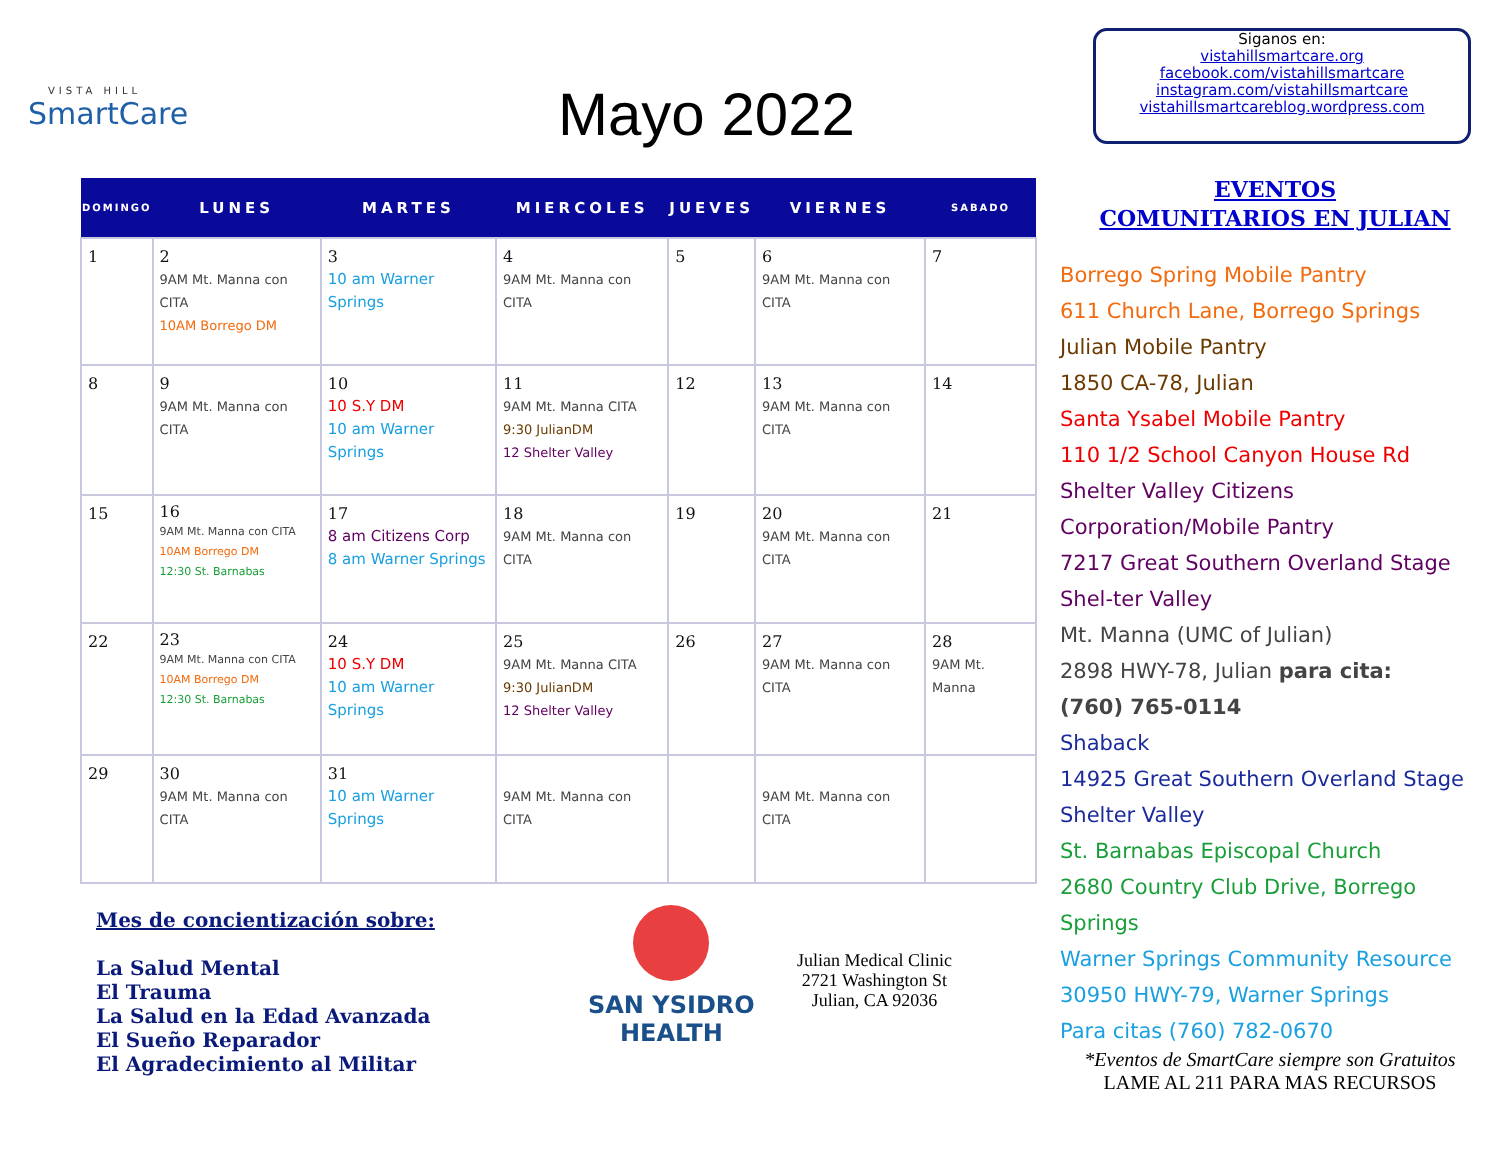VISTA HILL
SmartCare
Mayo 2022
Siganos en:
vistahillsmartcare.org
facebook.com/vistahillsmartcare
instagram.com/vistahillsmartcare
vistahillsmartcareblog.wordpress.com
| DOMINGO | LUNES | MARTES | MIERCOLES | JUEVES | VIERNES | SABADO |
| --- | --- | --- | --- | --- | --- | --- |
| 1 | 2 9AM Mt. Manna con CITA 10AM Borrego DM | 3 10 am Warner Springs | 4 9AM Mt. Manna con CITA | 5 | 6 9AM Mt. Manna con CITA | 7 |
| 8 | 9 9AM Mt. Manna con CITA | 10 10 S.Y DM 10 am Warner Springs | 11 9AM Mt. Manna CITA 9:30 JulianDM 12 Shelter Valley | 12 | 13 9AM Mt. Manna con CITA | 14 |
| 15 | 16 9AM Mt. Manna con CITA 10AM Borrego DM 12:30 St. Barnabas | 17 8 am Citizens Corp 8 am Warner Springs | 18 9AM Mt. Manna con CITA | 19 | 20 9AM Mt. Manna con CITA | 21 |
| 22 | 23 9AM Mt. Manna con CITA 10AM Borrego DM 12:30 St. Barnabas | 24 10 S.Y DM 10 am Warner Springs | 25 9AM Mt. Manna CITA 9:30 JulianDM 12 Shelter Valley | 26 | 27 9AM Mt. Manna con CITA | 28 9AM Mt. Manna |
| 29 | 30 9AM Mt. Manna con CITA | 31 10 am Warner Springs | 9AM Mt. Manna con CITA | | 9AM Mt. Manna con CITA | |
EVENTOS
COMUNITARIOS EN JULIAN
Borrego Spring Mobile Pantry
611 Church Lane, Borrego Springs
Julian Mobile Pantry
1850 CA-78, Julian
Santa Ysabel Mobile Pantry
110 1/2 School Canyon House Rd
Shelter Valley Citizens Corporation/Mobile Pantry
7217 Great Southern Overland Stage Shel-ter Valley
Mt. Manna (UMC of Julian)
2898 HWY-78, Julian para cita:
(760) 765-0114
Shaback
14925 Great Southern Overland Stage Shelter Valley
St. Barnabas Episcopal Church
2680 Country Club Drive, Borrego Springs
Warner Springs Community Resource
30950 HWY-79, Warner Springs
Para citas (760) 782-0670
Mes de concientización sobre:
La Salud Mental
El Trauma
La Salud en la Edad Avanzada
El Sueño Reparador
El Agradecimiento al Militar
SAN YSIDRO
HEALTH
Julian Medical Clinic
2721 Washington St
Julian, CA 92036
*Eventos de SmartCare siempre son Gratuitos
LAME AL 211 PARA MAS RECURSOS